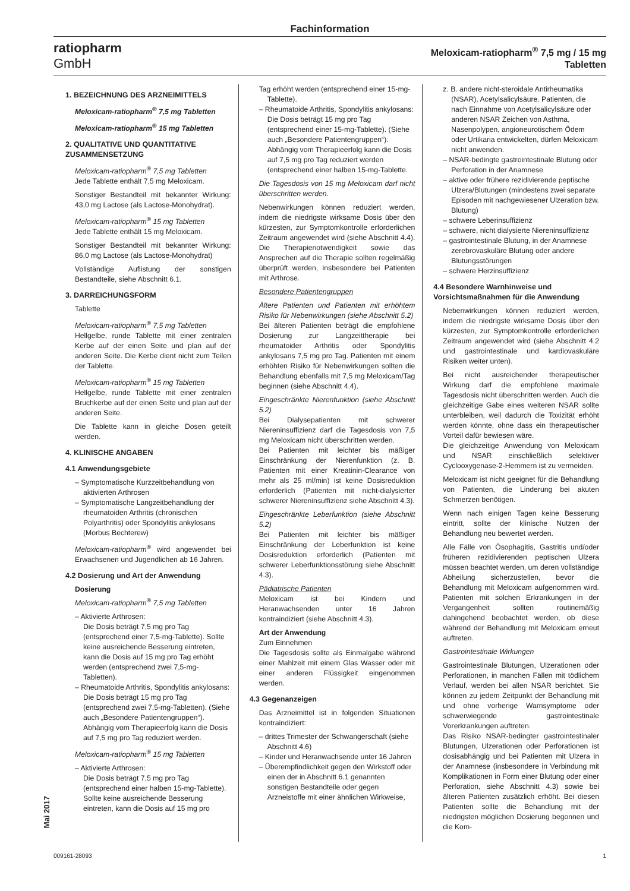Fachinformation
ratiopharm
GmbH
Meloxicam-ratiopharm<sup>®</sup> 7,5 mg / 15 mg
Tabletten
Mai 2017
1. BEZEICHNUNG DES ARZNEIMITTELS
Meloxicam-ratiopharm<sup>®</sup> 7,5 mg Tabletten
Meloxicam-ratiopharm<sup>®</sup> 15 mg Tabletten
2. QUALITATIVE UND QUANTITATIVE ZUSAMMENSETZUNG
Meloxicam-ratiopharm<sup>®</sup> 7,5 mg Tabletten
Jede Tablette enthält 7,5 mg Meloxicam.
Sonstiger Bestandteil mit bekannter Wirkung: 43,0 mg Lactose (als Lactose-Monohydrat).
Meloxicam-ratiopharm<sup>®</sup> 15 mg Tabletten
Jede Tablette enthält 15 mg Meloxicam.
Sonstiger Bestandteil mit bekannter Wirkung: 86,0 mg Lactose (als Lactose-Monohydrat)
Vollständige Auflistung der sonstigen Bestandteile, siehe Abschnitt 6.1.
3. DARREICHUNGSFORM
Tablette
Meloxicam-ratiopharm<sup>®</sup> 7,5 mg Tabletten
Hellgelbe, runde Tablette mit einer zentralen Kerbe auf der einen Seite und plan auf der anderen Seite. Die Kerbe dient nicht zum Teilen der Tablette.
Meloxicam-ratiopharm<sup>®</sup> 15 mg Tabletten
Hellgelbe, runde Tablette mit einer zentralen Bruchkerbe auf der einen Seite und plan auf der anderen Seite.
Die Tablette kann in gleiche Dosen geteilt werden.
4. KLINISCHE ANGABEN
4.1 Anwendungsgebiete
– Symptomatische Kurzzeitbehandlung von aktivierten Arthrosen
– Symptomatische Langzeitbehandlung der rheumatoiden Arthritis (chronischen Polyarthritis) oder Spondylitis ankylosans (Morbus Bechterew)
Meloxicam-ratiopharm<sup>®</sup> wird angewendet bei Erwachsenen und Jugendlichen ab 16 Jahren.
4.2 Dosierung und Art der Anwendung
Dosierung
Meloxicam-ratiopharm<sup>®</sup> 7,5 mg Tabletten
– Aktivierte Arthrosen:
Die Dosis beträgt 7,5 mg pro Tag (entsprechend einer 7,5-mg-Tablette). Sollte keine ausreichende Besserung eintreten, kann die Dosis auf 15 mg pro Tag erhöht werden (entsprechend zwei 7,5-mg-Tabletten).
– Rheumatoide Arthritis, Spondylitis ankylosans:
Die Dosis beträgt 15 mg pro Tag (entsprechend zwei 7,5-mg-Tabletten). (Siehe auch „Besondere Patientengruppen“). Abhängig vom Therapieerfolg kann die Dosis auf 7,5 mg pro Tag reduziert werden.
Meloxicam-ratiopharm<sup>®</sup> 15 mg Tabletten
– Aktivierte Arthrosen:
Die Dosis beträgt 7,5 mg pro Tag (entsprechend einer halben 15-mg-Tablette). Sollte keine ausreichende Besserung eintreten, kann die Dosis auf 15 mg pro
Tag erhöht werden (entsprechend einer 15-mg-Tablette).
– Rheumatoide Arthritis, Spondylitis ankylosans:
Die Dosis beträgt 15 mg pro Tag (entsprechend einer 15-mg-Tablette). (Siehe auch „Besondere Patientengruppen“). Abhängig vom Therapieerfolg kann die Dosis auf 7,5 mg pro Tag reduziert werden (entsprechend einer halben 15-mg-Tablette.
Die Tagesdosis von 15 mg Meloxicam darf nicht überschritten werden.
Nebenwirkungen können reduziert werden, indem die niedrigste wirksame Dosis über den kürzesten, zur Symptomkontrolle erforderlichen Zeitraum angewendet wird (siehe Abschnitt 4.4). Die Therapienotwendigkeit sowie das Ansprechen auf die Therapie sollten regelmäßig überprüft werden, insbesondere bei Patienten mit Arthrose.
Besondere Patientengruppen
Ältere Patienten und Patienten mit erhöhtem Risiko für Nebenwirkungen (siehe Abschnitt 5.2)
Bei älteren Patienten beträgt die empfohlene Dosierung zur Langzeittherapie bei rheumatoider Arthritis oder Spondylitis ankylosans 7,5 mg pro Tag. Patienten mit einem erhöhten Risiko für Nebenwirkungen sollten die Behandlung ebenfalls mit 7,5 mg Meloxicam/Tag beginnen (siehe Abschnitt 4.4).
Eingeschränkte Nierenfunktion (siehe Abschnitt 5.2)
Bei Dialysepatienten mit schwerer Niereninsuffizienz darf die Tagesdosis von 7,5 mg Meloxicam nicht überschritten werden.
Bei Patienten mit leichter bis mäßiger Einschränkung der Nierenfunktion (z. B. Patienten mit einer Kreatinin-Clearance von mehr als 25 ml/min) ist keine Dosisreduktion erforderlich (Patienten mit nicht-dialysierter schwerer Niereninsuffizienz siehe Abschnitt 4.3).
Eingeschränkte Leberfunktion (siehe Abschnitt 5.2)
Bei Patienten mit leichter bis mäßiger Einschränkung der Leberfunktion ist keine Dosisreduktion erforderlich (Patienten mit schwerer Leberfunktionsstörung siehe Abschnitt 4.3).
Pädiatrische Patienten
Meloxicam ist bei Kindern und Heranwachsenden unter 16 Jahren kontraindiziert (siehe Abschnitt 4.3).
Art der Anwendung
Zum Einnehmen
Die Tagesdosis sollte als Einmalgabe während einer Mahlzeit mit einem Glas Wasser oder mit einer anderen Flüssigkeit eingenommen werden.
4.3 Gegenanzeigen
Das Arzneimittel ist in folgenden Situationen kontraindiziert:
– drittes Trimester der Schwangerschaft (siehe Abschnitt 4.6)
– Kinder und Heranwachsende unter 16 Jahren
– Überempfindlichkeit gegen den Wirkstoff oder einen der in Abschnitt 6.1 genannten sonstigen Bestandteile oder gegen Arzneistoffe mit einer ähnlichen Wirkweise,
z. B. andere nicht-steroidale Antirheumatika (NSAR), Acetylsalicylsäure. Patienten, die nach Einnahme von Acetylsalicylsäure oder anderen NSAR Zeichen von Asthma, Nasenpolypen, angioneurotischem Ödem oder Urtikaria entwickelten, dürfen Meloxicam nicht anwenden.
– NSAR-bedingte gastrointestinale Blutung oder Perforation in der Anamnese
– aktive oder frühere rezidivierende peptische Ulzera/Blutungen (mindestens zwei separate Episoden mit nachgewiesener Ulzeration bzw. Blutung)
– schwere Leberinsuffizienz
– schwere, nicht dialysierte Niereninsuffizienz
– gastrointestinale Blutung, in der Anamnese zerebrovaskuläre Blutung oder andere Blutungsstörungen
– schwere Herzinsuffizienz
4.4 Besondere Warnhinweise und Vorsichtsmaßnahmen für die Anwendung
Nebenwirkungen können reduziert werden, indem die niedrigste wirksame Dosis über den kürzesten, zur Symptomkontrolle erforderlichen Zeitraum angewendet wird (siehe Abschnitt 4.2 und gastrointestinale und kardiovaskuläre Risiken weiter unten).
Bei nicht ausreichender therapeutischer Wirkung darf die empfohlene maximale Tagesdosis nicht überschritten werden. Auch die gleichzeitige Gabe eines weiteren NSAR sollte unterbleiben, weil dadurch die Toxizität erhöht werden könnte, ohne dass ein therapeutischer Vorteil dafür bewiesen wäre.
Die gleichzeitige Anwendung von Meloxicam und NSAR einschließlich selektiver Cyclooxygenase-2-Hemmern ist zu vermeiden.
Meloxicam ist nicht geeignet für die Behandlung von Patienten, die Linderung bei akuten Schmerzen benötigen.
Wenn nach einigen Tagen keine Besserung eintritt, sollte der klinische Nutzen der Behandlung neu bewertet werden.
Alle Fälle von Ösophagitis, Gastritis und/oder früheren rezidivierenden peptischen Ulzera müssen beachtet werden, um deren vollständige Abheilung sicherzustellen, bevor die Behandlung mit Meloxicam aufgenommen wird. Patienten mit solchen Erkrankungen in der Vergangenheit sollten routinemäßig dahingehend beobachtet werden, ob diese während der Behandlung mit Meloxicam erneut auftreten.
Gastrointestinale Wirkungen
Gastrointestinale Blutungen, Ulzerationen oder Perforationen, in manchen Fällen mit tödlichem Verlauf, werden bei allen NSAR berichtet. Sie können zu jedem Zeitpunkt der Behandlung mit und ohne vorherige Warnsymptome oder schwerwiegende gastrointestinale Vorerkrankungen auftreten.
Das Risiko NSAR-bedingter gastrointestinaler Blutungen, Ulzerationen oder Perforationen ist dosisabhängig und bei Patienten mit Ulzera in der Anamnese (insbesondere in Verbindung mit Komplikationen in Form einer Blutung oder einer Perforation, siehe Abschnitt 4.3) sowie bei älteren Patienten zusätzlich erhöht. Bei diesen Patienten sollte die Behandlung mit der niedrigsten möglichen Dosierung begonnen und die Kom-
009161-28093 1